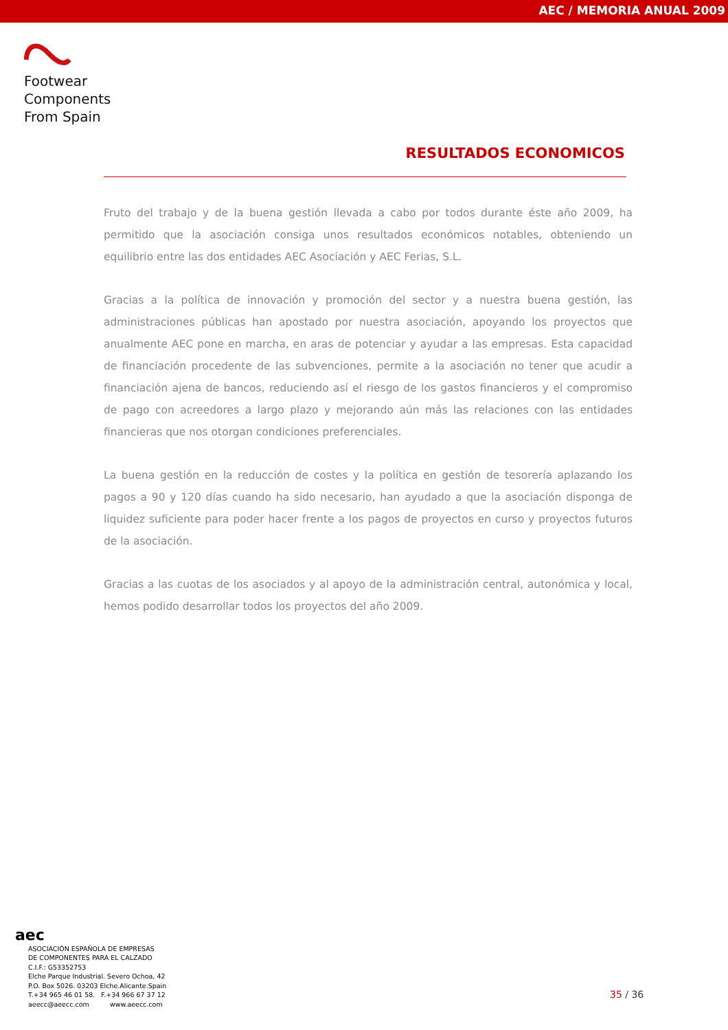AEC / MEMORIA ANUAL 2009
Footwear
Components
From Spain
RESULTADOS ECONOMICOS
Fruto del trabajo y de la buena gestión llevada a cabo por todos durante éste año 2009, ha permitido que la asociación consiga unos resultados económicos notables, obteniendo un equilibrio entre las dos entidades AEC Asociación y AEC Ferias, S.L.
Gracias a la política de innovación y promoción del sector y a nuestra buena gestión, las administraciones públicas han apostado por nuestra asociación, apoyando los proyectos que anualmente AEC pone en marcha, en aras de potenciar y ayudar a las empresas. Esta capacidad de financiación procedente de las subvenciones, permite a la asociación no tener que acudir a financiación ajena de bancos, reduciendo así el riesgo de los gastos financieros y el compromiso de pago con acreedores a largo plazo y mejorando aún más las relaciones con las entidades financieras que nos otorgan condiciones preferenciales.
La buena gestión en la reducción de costes y la política en gestión de tesorería aplazando los pagos a 90 y 120 días cuando ha sido necesario, han ayudado a que la asociación disponga de liquidez suficiente para poder hacer frente a los pagos de proyectos en curso y proyectos futuros de la asociación.
Gracias a las cuotas de los asociados y al apoyo de la administración central, autonómica y local, hemos podido desarrollar todos los proyectos del año 2009.
aec
ASOCIACIÓN ESPAÑOLA DE EMPRESAS
DE COMPONENTES PARA EL CALZADO
C.I.F.: G53352753
Elche Parque Industrial. Severo Ochoa, 42
P.O. Box 5026. 03203 Elche.Alicante.Spain
T.+34 965 46 01 58. F.+34 966 67 37 12
aeecc@aeecc.com www.aeecc.com
35 / 36